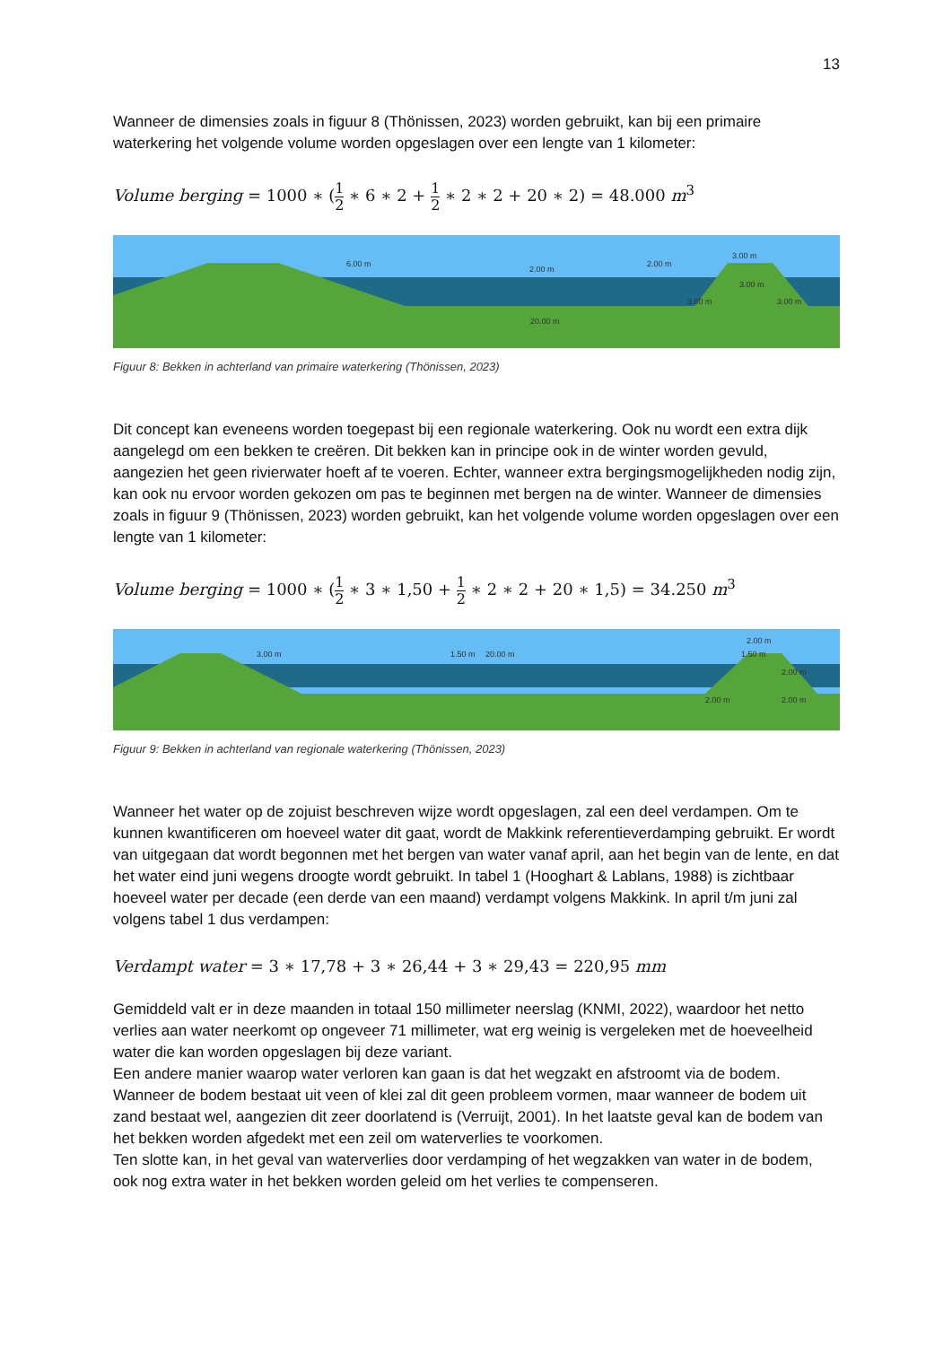13
Wanneer de dimensies zoals in figuur 8 (Thönissen, 2023) worden gebruikt, kan bij een primaire waterkering het volgende volume worden opgeslagen over een lengte van 1 kilometer:
Volume berging = 1000 ∗ (1 2 ∗ 6 ∗ 2 + 1 2 ∗ 2 ∗ 2 + 20 ∗ 2) = 48.000 m<sup>3</sup>
6.00 m
2.00 m
2.00 m
3.00 m
3.00 m
3.00 m
3.00 m
20.00 m
Figuur 8: Bekken in achterland van primaire waterkering (Thönissen, 2023)
Dit concept kan eveneens worden toegepast bij een regionale waterkering. Ook nu wordt een extra dijk aangelegd om een bekken te creëren. Dit bekken kan in principe ook in de winter worden gevuld, aangezien het geen rivierwater hoeft af te voeren. Echter, wanneer extra bergingsmogelijkheden nodig zijn, kan ook nu ervoor worden gekozen om pas te beginnen met bergen na de winter. Wanneer de dimensies zoals in figuur 9 (Thönissen, 2023) worden gebruikt, kan het volgende volume worden opgeslagen over een lengte van 1 kilometer:
Volume berging = 1000 ∗ (1 2 ∗ 3 ∗ 1,50 + 1 2 ∗ 2 ∗ 2 + 20 ∗ 1,5) = 34.250 m<sup>3</sup>
3.00 m
1.50 m
20.00 m
2.00 m
1.50 m
2.00 m
2.00 m
2.00 m
Figuur 9: Bekken in achterland van regionale waterkering (Thönissen, 2023)
Wanneer het water op de zojuist beschreven wijze wordt opgeslagen, zal een deel verdampen. Om te kunnen kwantificeren om hoeveel water dit gaat, wordt de Makkink referentieverdamping gebruikt. Er wordt van uitgegaan dat wordt begonnen met het bergen van water vanaf april, aan het begin van de lente, en dat het water eind juni wegens droogte wordt gebruikt. In tabel 1 (Hooghart & Lablans, 1988) is zichtbaar hoeveel water per decade (een derde van een maand) verdampt volgens Makkink. In april t/m juni zal volgens tabel 1 dus verdampen:
Verdampt water = 3 ∗ 17,78 + 3 ∗ 26,44 + 3 ∗ 29,43 = 220,95 mm
Gemiddeld valt er in deze maanden in totaal 150 millimeter neerslag (KNMI, 2022), waardoor het netto verlies aan water neerkomt op ongeveer 71 millimeter, wat erg weinig is vergeleken met de hoeveelheid water die kan worden opgeslagen bij deze variant.
Een andere manier waarop water verloren kan gaan is dat het wegzakt en afstroomt via de bodem. Wanneer de bodem bestaat uit veen of klei zal dit geen probleem vormen, maar wanneer de bodem uit zand bestaat wel, aangezien dit zeer doorlatend is (Verruijt, 2001). In het laatste geval kan de bodem van het bekken worden afgedekt met een zeil om waterverlies te voorkomen.
Ten slotte kan, in het geval van waterverlies door verdamping of het wegzakken van water in de bodem, ook nog extra water in het bekken worden geleid om het verlies te compenseren.